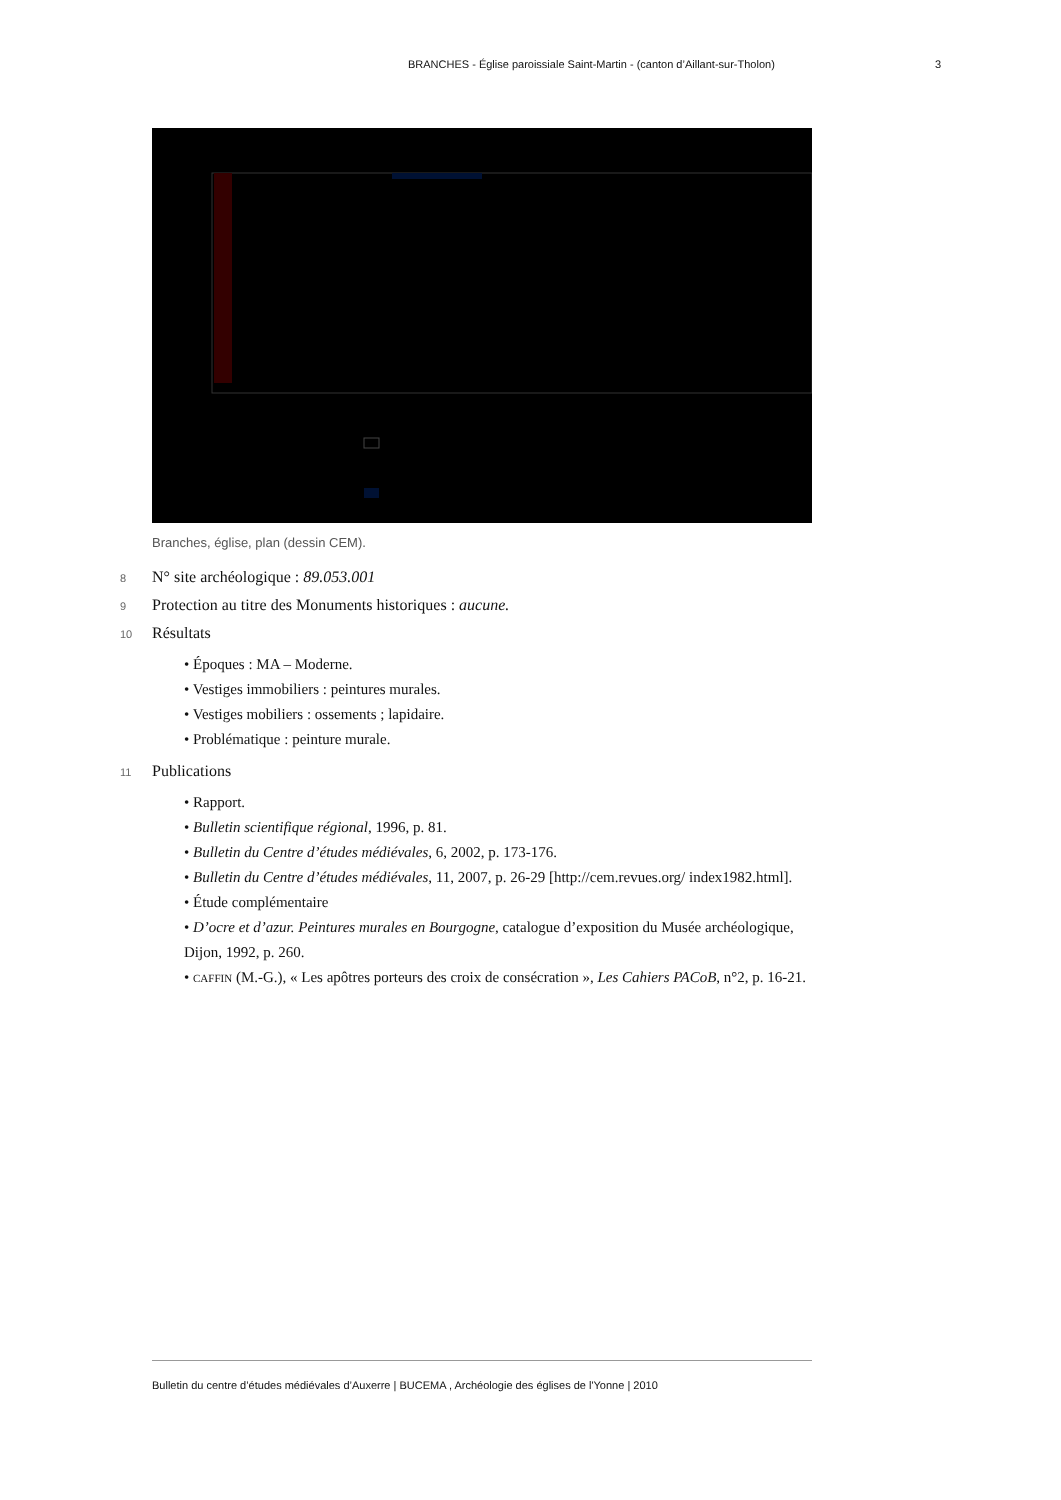BRANCHES - Église paroissiale Saint-Martin - (canton d’Aillant-sur-Tholon) 3
Branches, église, plan (dessin CEM).
8 N° site archéologique : 89.053.001
9 Protection au titre des Monuments historiques : aucune.
10 Résultats
• Époques : MA – Moderne.
• Vestiges immobiliers : peintures murales.
• Vestiges mobiliers : ossements ; lapidaire.
• Problématique : peinture murale.
11 Publications
• Rapport.
• Bulletin scientifique régional, 1996, p. 81.
• Bulletin du Centre d’études médiévales, 6, 2002, p. 173-176.
• Bulletin du Centre d’études médiévales, 11, 2007, p. 26-29 [http://cem.revues.org/ index1982.html].
• Étude complémentaire
• D’ocre et d’azur. Peintures murales en Bourgogne, catalogue d’exposition du Musée archéologique, Dijon, 1992, p. 260.
• CAFFIN (M.-G.), « Les apôtres porteurs des croix de consécration », Les Cahiers PACoB, n°2, p. 16-21.
Bulletin du centre d’études médiévales d’Auxerre | BUCEMA , Archéologie des églises de l'Yonne | 2010